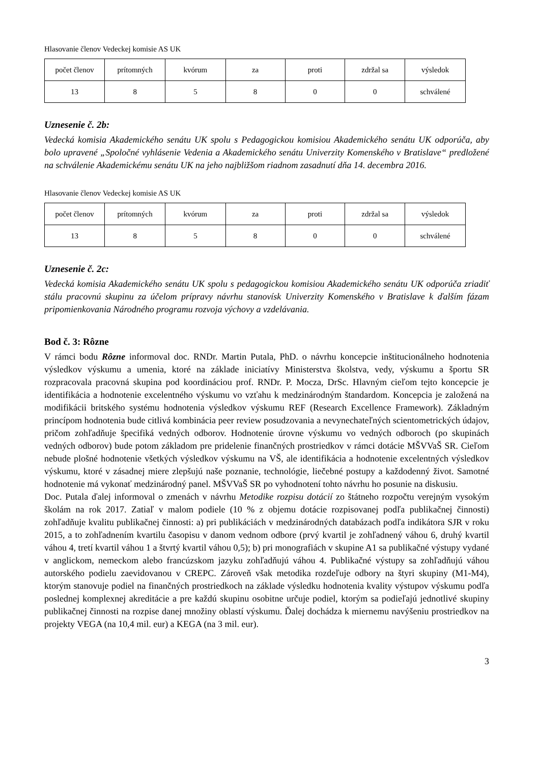Hlasovanie členov Vedeckej komisie AS UK
| počet členov | prítomných | kvórum | za | proti | zdržal sa | výsledok |
| 13 | 8 | 5 | 8 | 0 | 0 | schválené |
Uznesenie č. 2b:
Vedecká komisia Akademického senátu UK spolu s Pedagogickou komisiou Akademického senátu UK odporúča, aby bolo upravené „Spoločné vyhlásenie Vedenia a Akademického senátu Univerzity Komenského v Bratislave“ predložené na schválenie Akademickému senátu UK na jeho najbližšom riadnom zasadnutí dňa 14. decembra 2016.
Hlasovanie členov Vedeckej komisie AS UK
| počet členov | prítomných | kvórum | za | proti | zdržal sa | výsledok |
| 13 | 8 | 5 | 8 | 0 | 0 | schválené |
Uznesenie č. 2c:
Vedecká komisia Akademického senátu UK spolu s pedagogickou komisiou Akademického senátu UK odporúča zriadiť stálu pracovnú skupinu za účelom prípravy návrhu stanovísk Univerzity Komenského v Bratislave k ďalším fázam pripomienkovania Národného programu rozvoja výchovy a vzdelávania.
Bod č. 3: Rôzne
V rámci bodu Rôzne informoval doc. RNDr. Martin Putala, PhD. o návrhu koncepcie inštitucionálneho hodnotenia výsledkov výskumu a umenia, ktoré na základe iniciatívy Ministerstva školstva, vedy, výskumu a športu SR rozpracovala pracovná skupina pod koordináciou prof. RNDr. P. Mocza, DrSc. Hlavným cieľom tejto koncepcie je identifikácia a hodnotenie excelentného výskumu vo vzťahu k medzinárodným štandardom. Koncepcia je založená na modifikácii britského systému hodnotenia výsledkov výskumu REF (Research Excellence Framework). Základným princípom hodnotenia bude citlivá kombinácia peer review posudzovania a nevynechateľných scientometrických údajov, pričom zohľadňuje špecifiká vedných odborov. Hodnotenie úrovne výskumu vo vedných odboroch (po skupinách vedných odborov) bude potom základom pre pridelenie finančných prostriedkov v rámci dotácie MŠVVaŠ SR. Cieľom nebude plošné hodnotenie všetkých výsledkov výskumu na VŠ, ale identifikácia a hodnotenie excelentných výsledkov výskumu, ktoré v zásadnej miere zlepšujú naše poznanie, technológie, liečebné postupy a každodenný život. Samotné hodnotenie má vykonať medzinárodný panel. MŠVVaŠ SR po vyhodnotení tohto návrhu ho posunie na diskusiu.
Doc. Putala ďalej informoval o zmenách v návrhu Metodike rozpisu dotácií zo štátneho rozpočtu verejným vysokým školám na rok 2017. Zatiaľ v malom podiele (10 % z objemu dotácie rozpisovanej podľa publikačnej činnosti) zohľadňuje kvalitu publikačnej činnosti: a) pri publikáciách v medzinárodných databázach podľa indikátora SJR v roku 2015, a to zohľadnením kvartilu časopisu v danom vednom odbore (prvý kvartil je zohľadnený váhou 6, druhý kvartil váhou 4, tretí kvartil váhou 1 a štvrtý kvartil váhou 0,5); b) pri monografiách v skupine A1 sa publikačné výstupy vydané v anglickom, nemeckom alebo francúzskom jazyku zohľadňujú váhou 4. Publikačné výstupy sa zohľadňujú váhou autorského podielu zaevidovanou v CREPC. Zároveň však metodika rozdeľuje odbory na štyri skupiny (M1-M4), ktorým stanovuje podiel na finančných prostriedkoch na základe výsledku hodnotenia kvality výstupov výskumu podľa poslednej komplexnej akreditácie a pre každú skupinu osobitne určuje podiel, ktorým sa podieľajú jednotlivé skupiny publikačnej činnosti na rozpise danej množiny oblastí výskumu. Ďalej dochádza k miernemu navýšeniu prostriedkov na projekty VEGA (na 10,4 mil. eur) a KEGA (na 3 mil. eur).
3